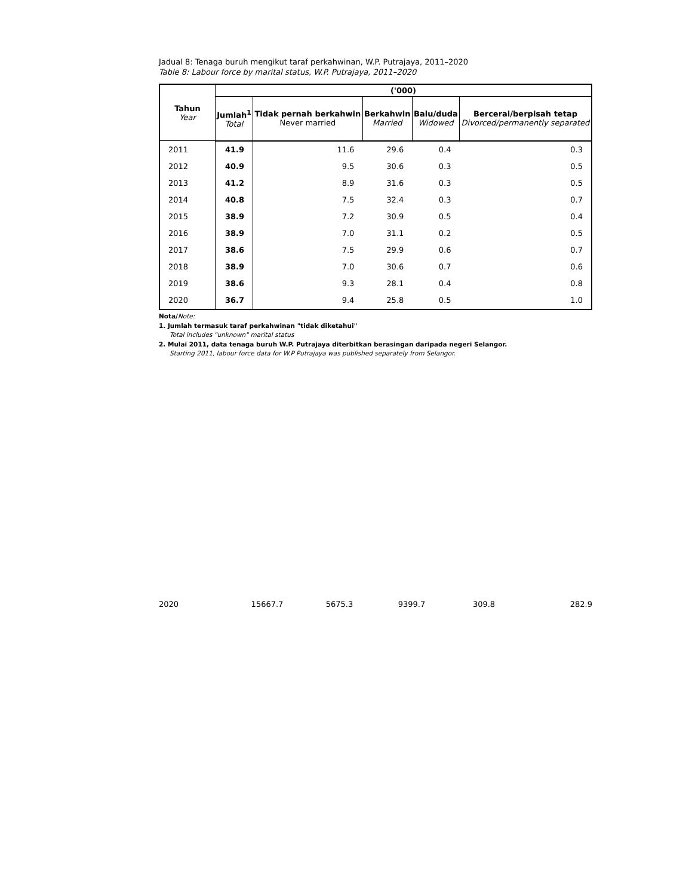Jadual 8: Tenaga buruh mengikut taraf perkahwinan, W.P. Putrajaya, 2011–2020
Table 8: Labour force by marital status, W.P. Putrajaya, 2011–2020
| Tahun Year | ('000) | | | | |
| --- | --- | --- | --- | --- | --- |
| | Jumlah<sup>1</sup> Total | Tidak pernah berkahwin Never married | Berkahwin Married | Balu/duda Widowed | Bercerai/berpisah tetap Divorced/permanently separated |
| 2011 | 41.9 | 11.6 | 29.6 | 0.4 | 0.3 |
| 2012 | 40.9 | 9.5 | 30.6 | 0.3 | 0.5 |
| 2013 | 41.2 | 8.9 | 31.6 | 0.3 | 0.5 |
| 2014 | 40.8 | 7.5 | 32.4 | 0.3 | 0.7 |
| 2015 | 38.9 | 7.2 | 30.9 | 0.5 | 0.4 |
| 2016 | 38.9 | 7.0 | 31.1 | 0.2 | 0.5 |
| 2017 | 38.6 | 7.5 | 29.9 | 0.6 | 0.7 |
| 2018 | 38.9 | 7.0 | 30.6 | 0.7 | 0.6 |
| 2019 | 38.6 | 9.3 | 28.1 | 0.4 | 0.8 |
| 2020 | 36.7 | 9.4 | 25.8 | 0.5 | 1.0 |
Nota/ Note:
1. Jumlah termasuk taraf perkahwinan "tidak diketahui"
Total includes "unknown" marital status
2. Mulai 2011, data tenaga buruh W.P. Putrajaya diterbitkan berasingan daripada negeri Selangor.
Starting 2011, labour force data for W.P Putrajaya was published separately from Selangor.
2020 15667.7 5675.3 9399.7 309.8 282.9